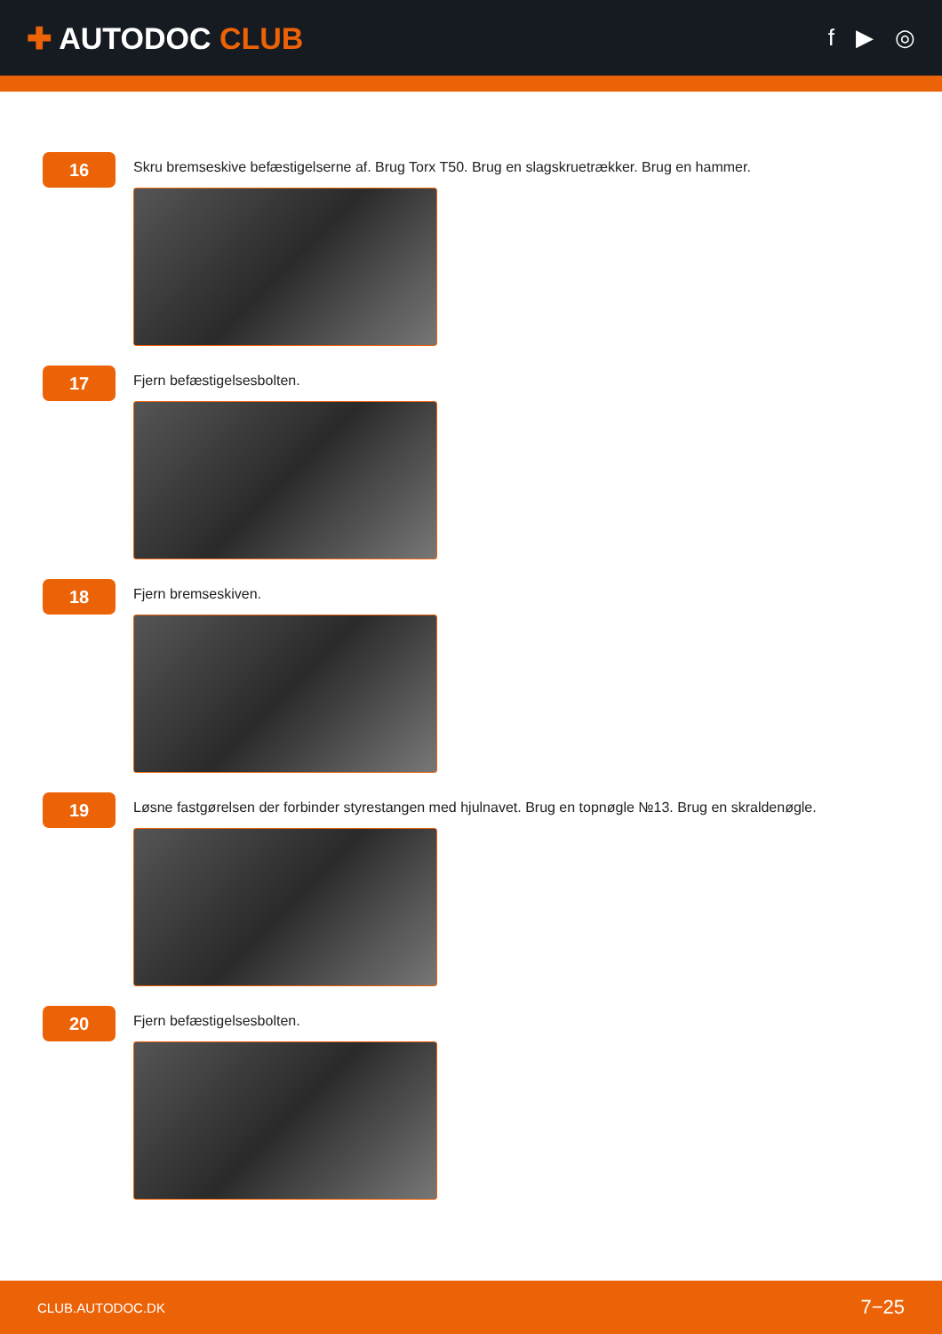✚ AUTODOC CLUB
f ▶ ◎
16
Skru bremseskive befæstigelserne af. Brug Torx T50. Brug en slagskruetrækker. Brug en hammer.
17
Fjern befæstigelsesbolten.
18
Fjern bremseskiven.
19
Løsne fastgørelsen der forbinder styrestangen med hjulnavet. Brug en topnøgle №13. Brug en skraldenøgle.
20
Fjern befæstigelsesbolten.
CLUB.AUTODOC.DK 7−25